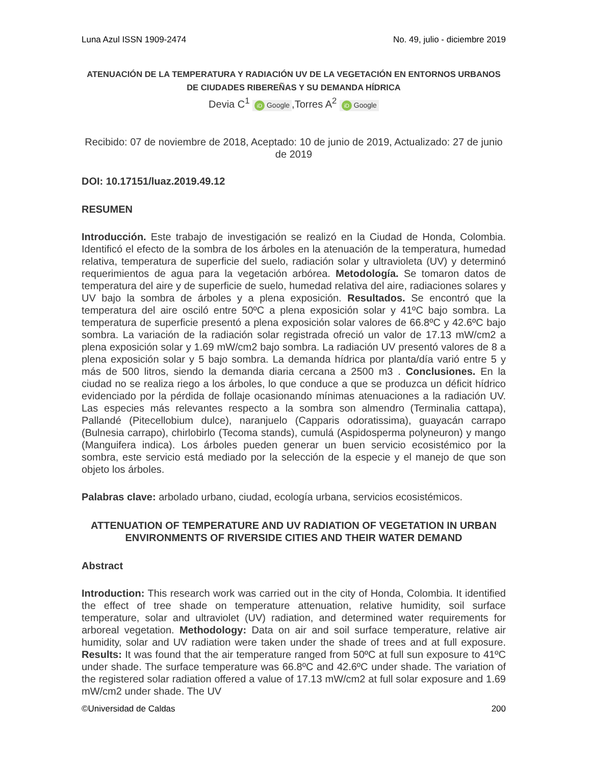Luna Azul ISSN 1909-2474 No. 49, julio - diciembre 2019
ATENUACIÓN DE LA TEMPERATURA Y RADIACIÓN UV DE LA VEGETACIÓN EN ENTORNOS URBANOS DE CIUDADES RIBEREÑAS Y SU DEMANDA HÍDRICA
Devia C<sup>1</sup> iD Google,Torres A<sup>2</sup> iD Google
Recibido: 07 de noviembre de 2018, Aceptado: 10 de junio de 2019, Actualizado: 27 de junio de 2019
DOI: 10.17151/luaz.2019.49.12
RESUMEN
Introducción. Este trabajo de investigación se realizó en la Ciudad de Honda, Colombia. Identificó el efecto de la sombra de los árboles en la atenuación de la temperatura, humedad relativa, temperatura de superficie del suelo, radiación solar y ultravioleta (UV) y determinó requerimientos de agua para la vegetación arbórea. Metodología. Se tomaron datos de temperatura del aire y de superficie de suelo, humedad relativa del aire, radiaciones solares y UV bajo la sombra de árboles y a plena exposición. Resultados. Se encontró que la temperatura del aire osciló entre 50ºC a plena exposición solar y 41ºC bajo sombra. La temperatura de superficie presentó a plena exposición solar valores de 66.8ºC y 42.6ºC bajo sombra. La variación de la radiación solar registrada ofreció un valor de 17.13 mW/cm2 a plena exposición solar y 1.69 mW/cm2 bajo sombra. La radiación UV presentó valores de 8 a plena exposición solar y 5 bajo sombra. La demanda hídrica por planta/día varió entre 5 y más de 500 litros, siendo la demanda diaria cercana a 2500 m3 . Conclusiones. En la ciudad no se realiza riego a los árboles, lo que conduce a que se produzca un déficit hídrico evidenciado por la pérdida de follaje ocasionando mínimas atenuaciones a la radiación UV. Las especies más relevantes respecto a la sombra son almendro (Terminalia cattapa), Pallandé (Pitecellobium dulce), naranjuelo (Capparis odoratissima), guayacán carrapo (Bulnesia carrapo), chirlobirlo (Tecoma stands), cumulá (Aspidosperma polyneuron) y mango (Manguifera indica). Los árboles pueden generar un buen servicio ecosistémico por la sombra, este servicio está mediado por la selección de la especie y el manejo de que son objeto los árboles.
Palabras clave: arbolado urbano, ciudad, ecología urbana, servicios ecosistémicos.
ATTENUATION OF TEMPERATURE AND UV RADIATION OF VEGETATION IN URBAN ENVIRONMENTS OF RIVERSIDE CITIES AND THEIR WATER DEMAND
Abstract
Introduction: This research work was carried out in the city of Honda, Colombia. It identified the effect of tree shade on temperature attenuation, relative humidity, soil surface temperature, solar and ultraviolet (UV) radiation, and determined water requirements for arboreal vegetation. Methodology: Data on air and soil surface temperature, relative air humidity, solar and UV radiation were taken under the shade of trees and at full exposure. Results: It was found that the air temperature ranged from 50ºC at full sun exposure to 41ºC under shade. The surface temperature was 66.8ºC and 42.6ºC under shade. The variation of the registered solar radiation offered a value of 17.13 mW/cm2 at full solar exposure and 1.69 mW/cm2 under shade. The UV
©Universidad de Caldas 200